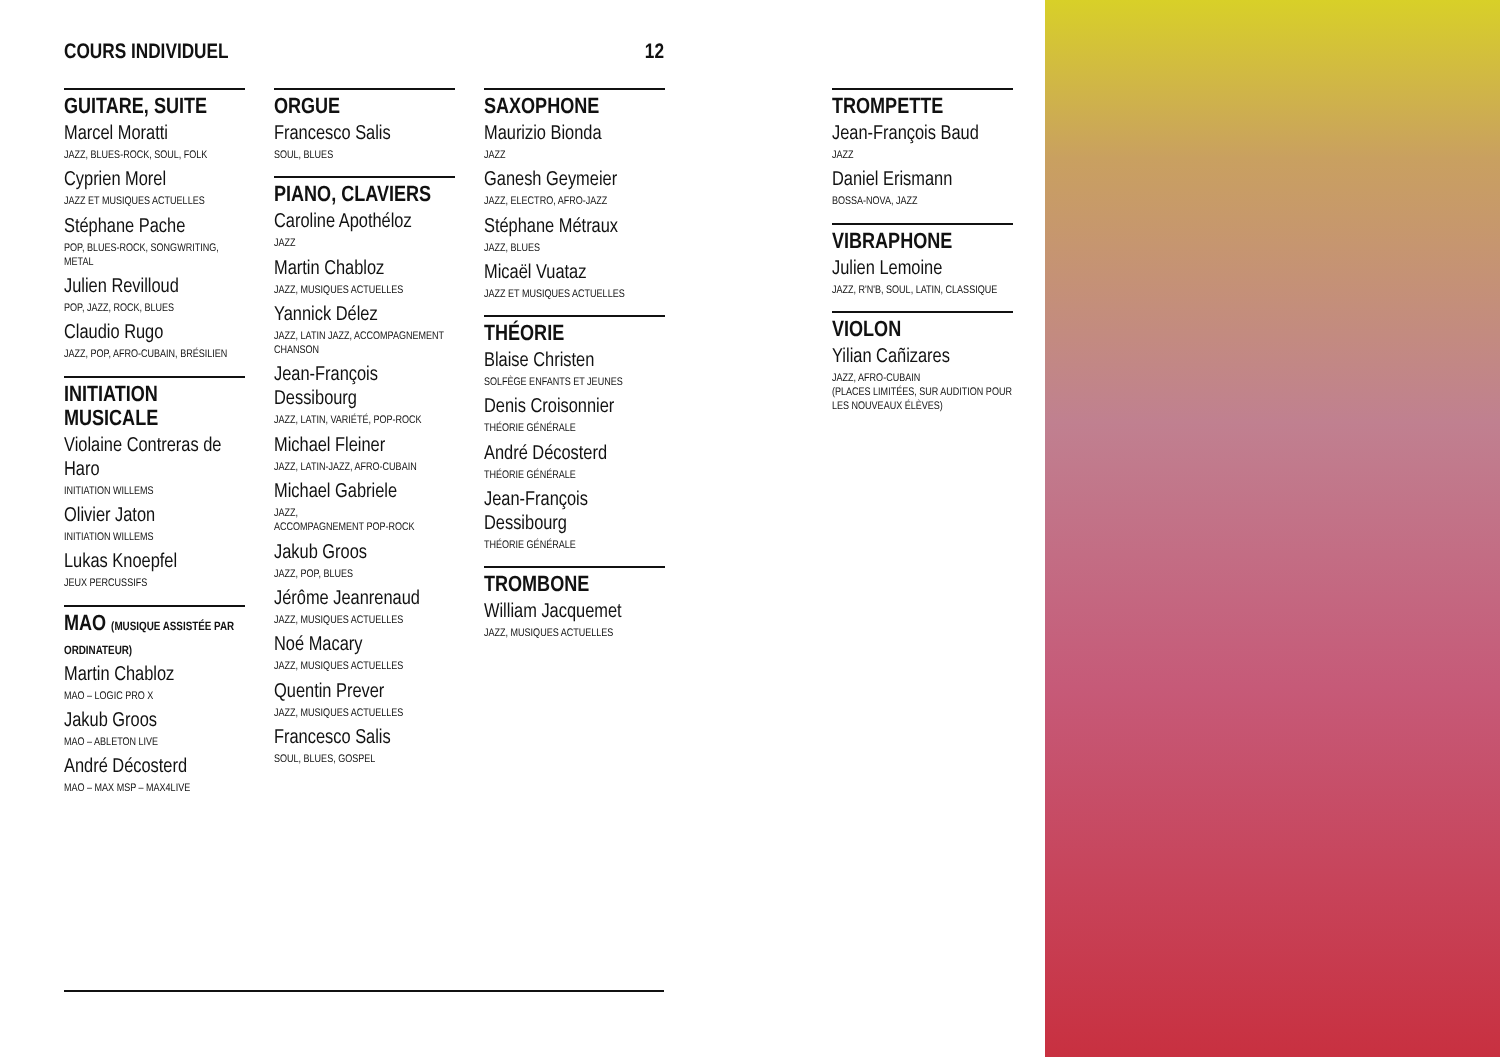COURS INDIVIDUEL 12
GUITARE, SUITE
Marcel Moratti
JAZZ, BLUES-ROCK, SOUL, FOLK
Cyprien Morel
JAZZ ET MUSIQUES ACTUELLES
Stéphane Pache
POP, BLUES-ROCK, SONGWRITING, METAL
Julien Revilloud
POP, JAZZ, ROCK, BLUES
Claudio Rugo
JAZZ, POP, AFRO-CUBAIN, BRÉSILIEN
INITIATION MUSICALE
Violaine Contreras de Haro
INITIATION WILLEMS
Olivier Jaton
INITIATION WILLEMS
Lukas Knoepfel
JEUX PERCUSSIFS
MAO (MUSIQUE ASSISTÉE PAR ORDINATEUR)
Martin Chabloz
MAO – LOGIC PRO X
Jakub Groos
MAO – ABLETON LIVE
André Décosterd
MAO – MAX MSP – MAX4LIVE
ORGUE
Francesco Salis
SOUL, BLUES
PIANO, CLAVIERS
Caroline Apothéloz
JAZZ
Martin Chabloz
JAZZ, MUSIQUES ACTUELLES
Yannick Délez
JAZZ, LATIN JAZZ, ACCOMPAGNEMENT CHANSON
Jean-François Dessibourg
JAZZ, LATIN, VARIÉTÉ, POP-ROCK
Michael Fleiner
JAZZ, LATIN-JAZZ, AFRO-CUBAIN
Michael Gabriele
JAZZ,
ACCOMPAGNEMENT POP-ROCK
Jakub Groos
JAZZ, POP, BLUES
Jérôme Jeanrenaud
JAZZ, MUSIQUES ACTUELLES
Noé Macary
JAZZ, MUSIQUES ACTUELLES
Quentin Prever
JAZZ, MUSIQUES ACTUELLES
Francesco Salis
SOUL, BLUES, GOSPEL
SAXOPHONE
Maurizio Bionda
JAZZ
Ganesh Geymeier
JAZZ, ELECTRO, AFRO-JAZZ
Stéphane Métraux
JAZZ, BLUES
Micaël Vuataz
JAZZ ET MUSIQUES ACTUELLES
THÉORIE
Blaise Christen
SOLFÈGE ENFANTS ET JEUNES
Denis Croisonnier
THÉORIE GÉNÉRALE
André Décosterd
THÉORIE GÉNÉRALE
Jean-François Dessibourg
THÉORIE GÉNÉRALE
TROMBONE
William Jacquemet
JAZZ, MUSIQUES ACTUELLES
TROMPETTE
Jean-François Baud
JAZZ
Daniel Erismann
BOSSA-NOVA, JAZZ
VIBRAPHONE
Julien Lemoine
JAZZ, R'N'B, SOUL, LATIN, CLASSIQUE
VIOLON
Yilian Cañizares
JAZZ, AFRO-CUBAIN
(PLACES LIMITÉES, SUR AUDITION POUR LES NOUVEAUX ÉLÈVES)